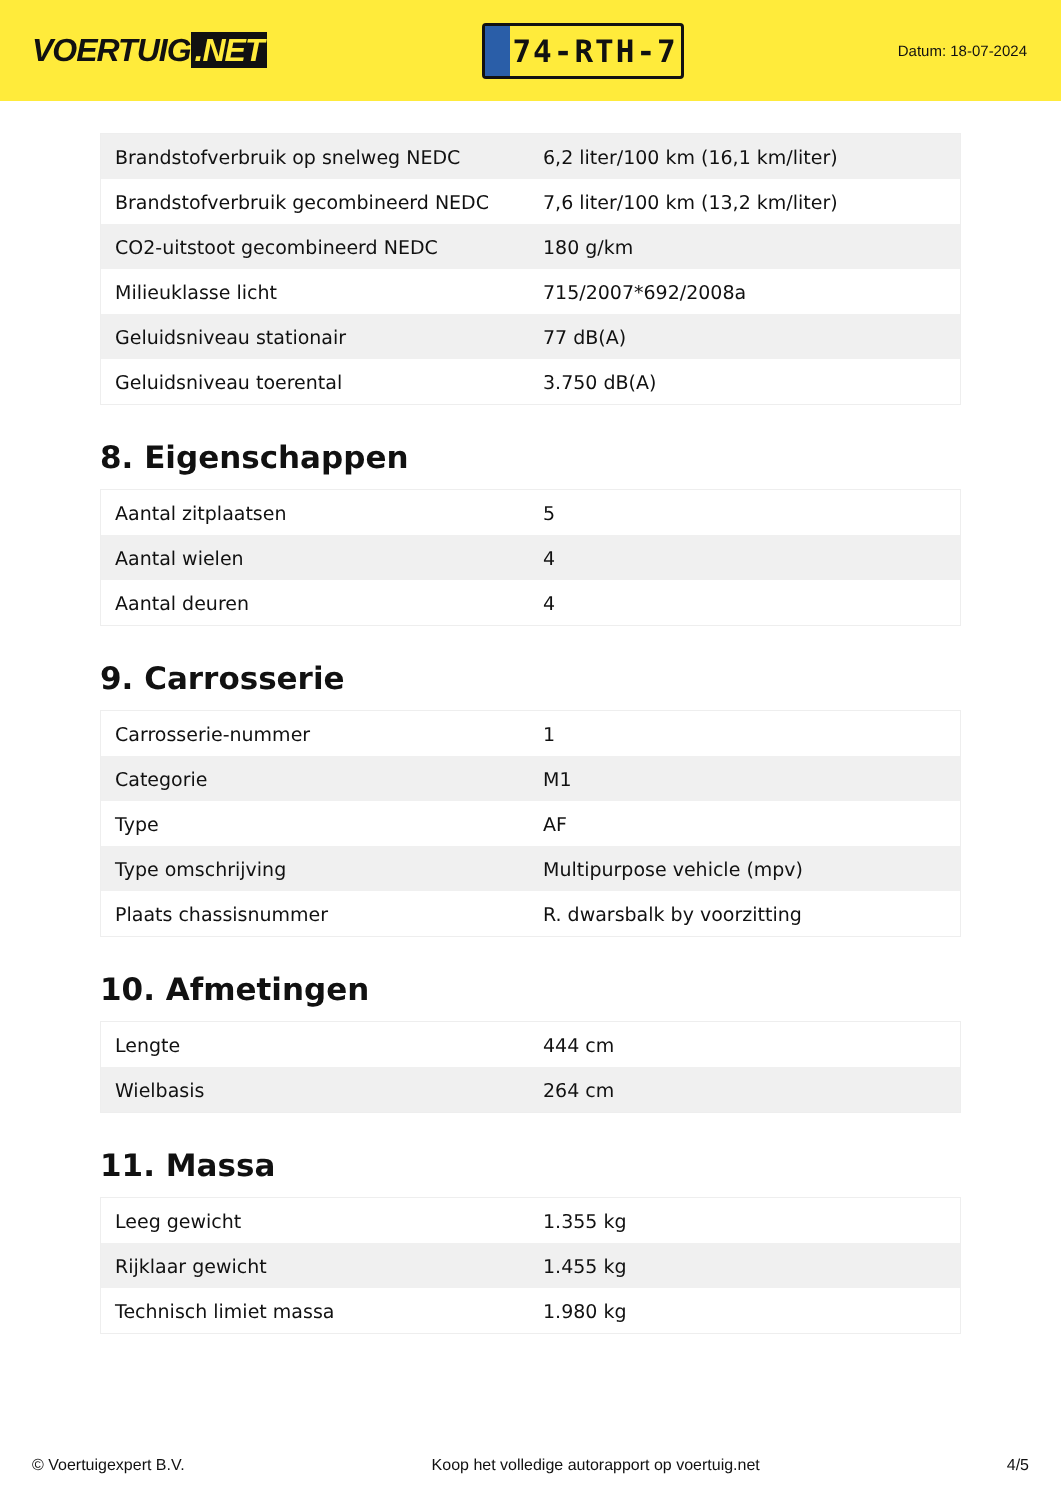VOERTUIG.NET
74-RTH-7
Datum: 18-07-2024
| Brandstofverbruik op snelweg NEDC | 6,2 liter/100 km (16,1 km/liter) |
| Brandstofverbruik gecombineerd NEDC | 7,6 liter/100 km (13,2 km/liter) |
| CO2-uitstoot gecombineerd NEDC | 180 g/km |
| Milieuklasse licht | 715/2007*692/2008a |
| Geluidsniveau stationair | 77 dB(A) |
| Geluidsniveau toerental | 3.750 dB(A) |
8. Eigenschappen
| Aantal zitplaatsen | 5 |
| Aantal wielen | 4 |
| Aantal deuren | 4 |
9. Carrosserie
| Carrosserie-nummer | 1 |
| Categorie | M1 |
| Type | AF |
| Type omschrijving | Multipurpose vehicle (mpv) |
| Plaats chassisnummer | R. dwarsbalk by voorzitting |
10. Afmetingen
| Lengte | 444 cm |
| Wielbasis | 264 cm |
11. Massa
| Leeg gewicht | 1.355 kg |
| Rijklaar gewicht | 1.455 kg |
| Technisch limiet massa | 1.980 kg |
© Voertuigexpert B.V. Koop het volledige autorapport op voertuig.net 4/5